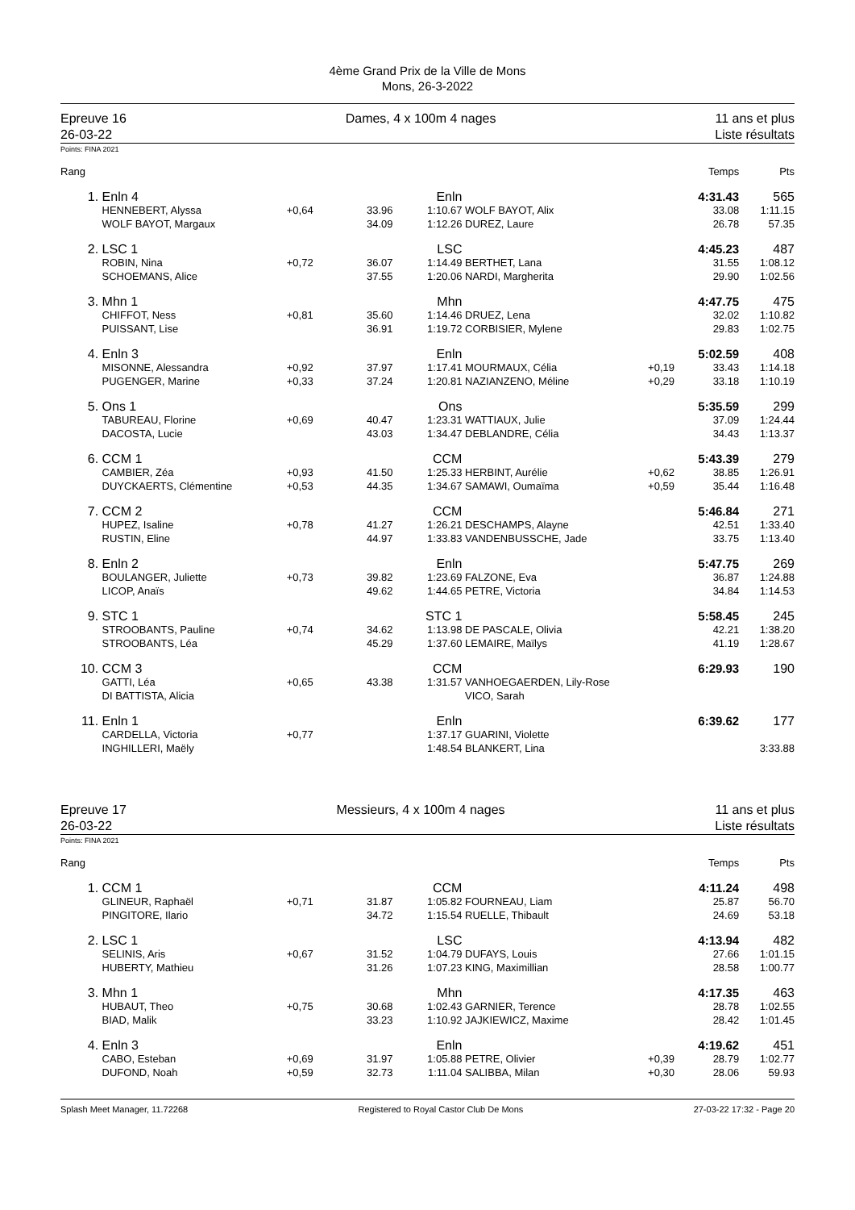4ème Grand Prix de la Ville de Mons
Mons, 26-3-2022
Epreuve 16
26-03-22
Dames, 4 x 100m 4 nages 11 ans et plus
Liste résultats
Points: FINA 2021
| Rang | | | | | | | Temps | Pts |
| 1. | Enln 4 | | | Enln | | | 4:31.43 | 565 |
| | HENNEBERT, Alyssa | +0,64 | 33.96 | 1:10.67 | WOLF BAYOT, Alix | | 33.08 | 1:11.15 |
| | WOLF BAYOT, Margaux | | 34.09 | 1:12.26 | DUREZ, Laure | | 26.78 | 57.35 |
| 2. | LSC 1 | | | LSC | | | 4:45.23 | 487 |
| | ROBIN, Nina | +0,72 | 36.07 | 1:14.49 | BERTHET, Lana | | 31.55 | 1:08.12 |
| | SCHOEMANS, Alice | | 37.55 | 1:20.06 | NARDI, Margherita | | 29.90 | 1:02.56 |
| 3. | Mhn 1 | | | Mhn | | | 4:47.75 | 475 |
| | CHIFFOT, Ness | +0,81 | 35.60 | 1:14.46 | DRUEZ, Lena | | 32.02 | 1:10.82 |
| | PUISSANT, Lise | | 36.91 | 1:19.72 | CORBISIER, Mylene | | 29.83 | 1:02.75 |
| 4. | Enln 3 | | | Enln | | | 5:02.59 | 408 |
| | MISONNE, Alessandra | +0,92 | 37.97 | 1:17.41 | MOURMAUX, Célia | +0,19 | 33.43 | 1:14.18 |
| | PUGENGER, Marine | +0,33 | 37.24 | 1:20.81 | NAZIANZENO, Méline | +0,29 | 33.18 | 1:10.19 |
| 5. | Ons 1 | | | Ons | | | 5:35.59 | 299 |
| | TABUREAU, Florine | +0,69 | 40.47 | 1:23.31 | WATTIAUX, Julie | | 37.09 | 1:24.44 |
| | DACOSTA, Lucie | | 43.03 | 1:34.47 | DEBLANDRE, Célia | | 34.43 | 1:13.37 |
| 6. | CCM 1 | | | CCM | | | 5:43.39 | 279 |
| | CAMBIER, Zéa | +0,93 | 41.50 | 1:25.33 | HERBINT, Aurélie | +0,62 | 38.85 | 1:26.91 |
| | DUYCKAERTS, Clémentine | +0,53 | 44.35 | 1:34.67 | SAMAWI, Oumaïma | +0,59 | 35.44 | 1:16.48 |
| 7. | CCM 2 | | | CCM | | | 5:46.84 | 271 |
| | HUPEZ, Isaline | +0,78 | 41.27 | 1:26.21 | DESCHAMPS, Alayne | | 42.51 | 1:33.40 |
| | RUSTIN, Eline | | 44.97 | 1:33.83 | VANDENBUSSCHE, Jade | | 33.75 | 1:13.40 |
| 8. | Enln 2 | | | Enln | | | 5:47.75 | 269 |
| | BOULANGER, Juliette | +0,73 | 39.82 | 1:23.69 | FALZONE, Eva | | 36.87 | 1:24.88 |
| | LICOP, Anaïs | | 49.62 | 1:44.65 | PETRE, Victoria | | 34.84 | 1:14.53 |
| 9. | STC 1 | | | STC 1 | | | 5:58.45 | 245 |
| | STROOBANTS, Pauline | +0,74 | 34.62 | 1:13.98 | DE PASCALE, Olivia | | 42.21 | 1:38.20 |
| | STROOBANTS, Léa | | 45.29 | 1:37.60 | LEMAIRE, Maïlys | | 41.19 | 1:28.67 |
| 10. | CCM 3 | | | CCM | | | 6:29.93 | 190 |
| | GATTI, Léa | +0,65 | 43.38 | 1:31.57 | VANHOEGAERDEN, Lily-Rose | | | |
| | DI BATTISTA, Alicia | | | | VICO, Sarah | | | |
| 11. | Enln 1 | | | Enln | | | 6:39.62 | 177 |
| | CARDELLA, Victoria | +0,77 | | 1:37.17 | GUARINI, Violette | | | |
| | INGHILLERI, Maëly | | | 1:48.54 | BLANKERT, Lina | | | 3:33.88 |
Epreuve 17
26-03-22
Messieurs, 4 x 100m 4 nages 11 ans et plus
Liste résultats
Points: FINA 2021
| Rang | | | | | | | Temps | Pts |
| 1. | CCM 1 | | | CCM | | | 4:11.24 | 498 |
| | GLINEUR, Raphaël | +0,71 | 31.87 | 1:05.82 | FOURNEAU, Liam | | 25.87 | 56.70 |
| | PINGITORE, Ilario | | 34.72 | 1:15.54 | RUELLE, Thibault | | 24.69 | 53.18 |
| 2. | LSC 1 | | | LSC | | | 4:13.94 | 482 |
| | SELINIS, Aris | +0,67 | 31.52 | 1:04.79 | DUFAYS, Louis | | 27.66 | 1:01.15 |
| | HUBERTY, Mathieu | | 31.26 | 1:07.23 | KING, Maximillian | | 28.58 | 1:00.77 |
| 3. | Mhn 1 | | | Mhn | | | 4:17.35 | 463 |
| | HUBAUT, Theo | +0,75 | 30.68 | 1:02.43 | GARNIER, Terence | | 28.78 | 1:02.55 |
| | BIAD, Malik | | 33.23 | 1:10.92 | JAJKIEWICZ, Maxime | | 28.42 | 1:01.45 |
| 4. | Enln 3 | | | Enln | | | 4:19.62 | 451 |
| | CABO, Esteban | +0,69 | 31.97 | 1:05.88 | PETRE, Olivier | +0,39 | 28.79 | 1:02.77 |
| | DUFOND, Noah | +0,59 | 32.73 | 1:11.04 | SALIBBA, Milan | +0,30 | 28.06 | 59.93 |
Splash Meet Manager, 11.72268 Registered to Royal Castor Club De Mons 27-03-22 17:32 - Page 20